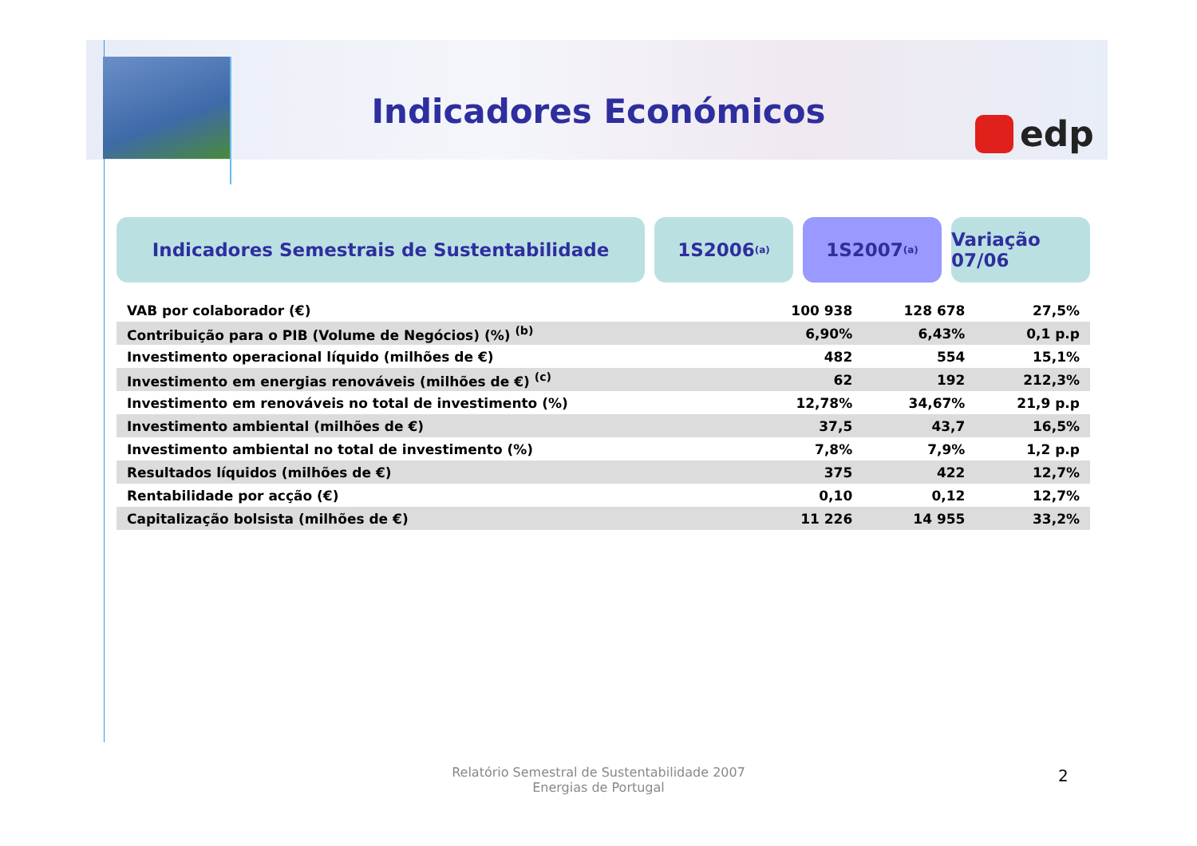Indicadores Económicos
edp
Indicadores Semestrais de Sustentabilidade 1S2006 <sup>(a)</sup>
1S2007 <sup>(a)</sup>
Variação 07/06
| VAB por colaborador (€) | 100 938 | 128 678 | 27,5% |
| Contribuição para o PIB (Volume de Negócios) (%) <sup>(b)</sup> | 6,90% | 6,43% | 0,1 p.p |
| Investimento operacional líquido (milhões de €) | 482 | 554 | 15,1% |
| Investimento em energias renováveis (milhões de €) <sup>(c)</sup> | 62 | 192 | 212,3% |
| Investimento em renováveis no total de investimento (%) | 12,78% | 34,67% | 21,9 p.p |
| Investimento ambiental (milhões de €) | 37,5 | 43,7 | 16,5% |
| Investimento ambiental no total de investimento (%) | 7,8% | 7,9% | 1,2 p.p |
| Resultados líquidos (milhões de €) | 375 | 422 | 12,7% |
| Rentabilidade por acção (€) | 0,10 | 0,12 | 12,7% |
| Capitalização bolsista (milhões de €) | 11 226 | 14 955 | 33,2% |
Relatório Semestral de Sustentabilidade 2007
Energias de Portugal
2